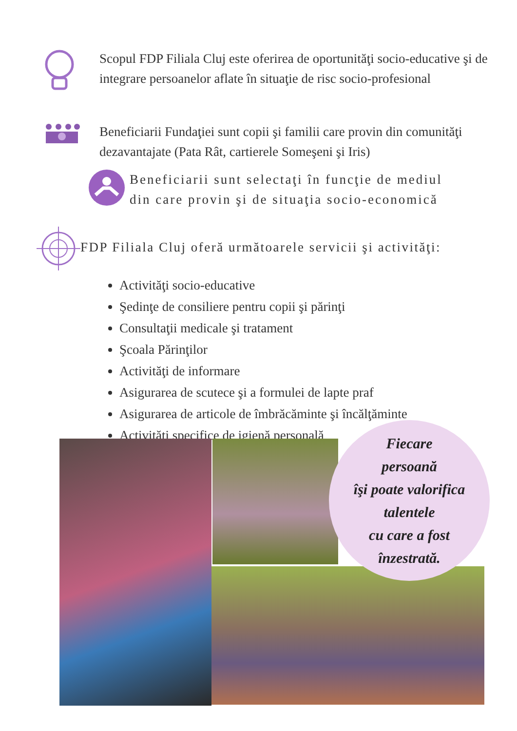Scopul FDP Filiala Cluj este oferirea de oportunităţi socio-educative şi de integrare persoanelor aflate în situaţie de risc socio-profesional
Beneficiarii Fundaţiei sunt copii şi familii care provin din comunităţi dezavantajate (Pata Rât, cartierele Someşeni şi Iris)
Beneficiarii sunt selectaţi în funcţie de mediul
din care provin şi de situaţia socio-economică
FDP Filiala Cluj oferă următoarele servicii şi activităţi:
Activităţi socio-educative
Şedinţe de consiliere pentru copii şi părinţi
Consultaţii medicale şi tratament
Şcoala Părinţilor
Activităţi de informare
Asigurarea de scutece şi a formulei de lapte praf
Asigurarea de articole de îmbrăcăminte şi încălţăminte
Activităţi specifice de igienă personală
Fiecare
persoană
îşi poate valorifica
talentele
cu care a fost
înzestrată.